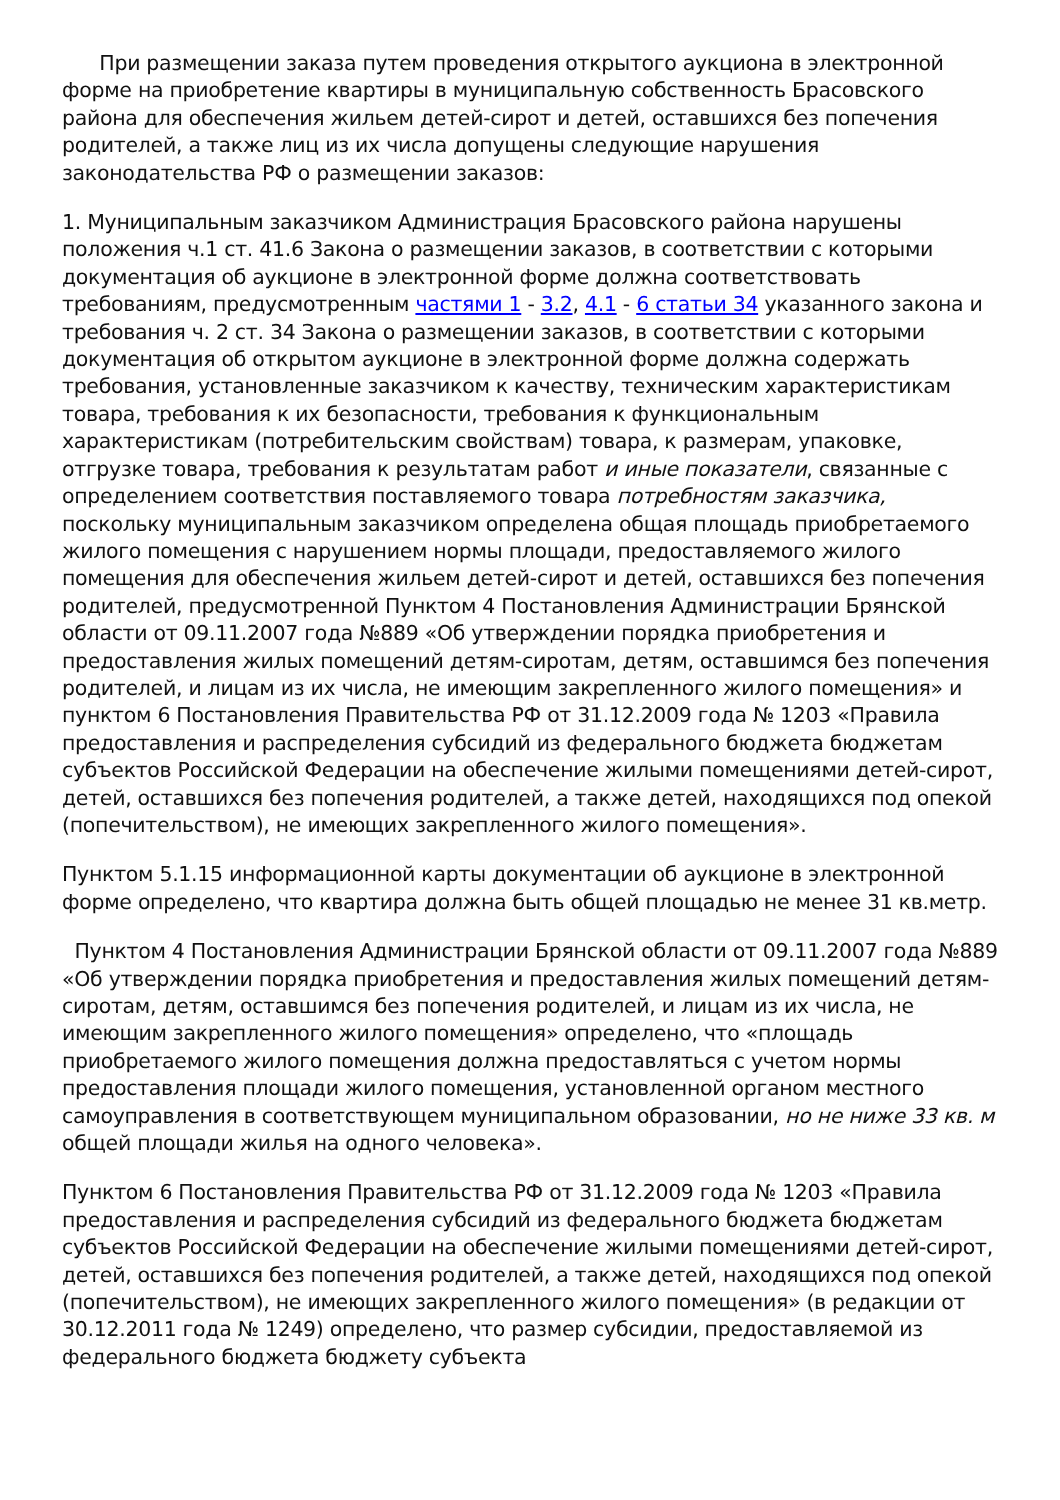При размещении заказа путем проведения открытого аукциона в электронной форме на приобретение квартиры в муниципальную собственность Брасовского района для обеспечения жильем детей-сирот и детей, оставшихся без попечения родителей, а также лиц из их числа допущены следующие нарушения законодательства РФ о размещении заказов:
1. Муниципальным заказчиком Администрация Брасовского района нарушены положения ч.1 ст. 41.6 Закона о размещении заказов, в соответствии с которыми документация об аукционе в электронной форме должна соответствовать требованиям, предусмотренным частями 1 - 3.2, 4.1 - 6 статьи 34 указанного закона и требования ч. 2 ст. 34 Закона о размещении заказов, в соответствии с которыми документация об открытом аукционе в электронной форме должна содержать требования, установленные заказчиком к качеству, техническим характеристикам товара, требования к их безопасности, требования к функциональным характеристикам (потребительским свойствам) товара, к размерам, упаковке, отгрузке товара, требования к результатам работ и иные показатели, связанные с определением соответствия поставляемого товара потребностям заказчика, поскольку муниципальным заказчиком определена общая площадь приобретаемого жилого помещения с нарушением нормы площади, предоставляемого жилого помещения для обеспечения жильем детей-сирот и детей, оставшихся без попечения родителей, предусмотренной Пунктом 4 Постановления Администрации Брянской области от 09.11.2007 года №889 «Об утверждении порядка приобретения и предоставления жилых помещений детям-сиротам, детям, оставшимся без попечения родителей, и лицам из их числа, не имеющим закрепленного жилого помещения» и пунктом 6 Постановления Правительства РФ от 31.12.2009 года № 1203 «Правила предоставления и распределения субсидий из федерального бюджета бюджетам субъектов Российской Федерации на обеспечение жилыми помещениями детей-сирот, детей, оставшихся без попечения родителей, а также детей, находящихся под опекой (попечительством), не имеющих закрепленного жилого помещения».
Пунктом 5.1.15 информационной карты документации об аукционе в электронной форме определено, что квартира должна быть общей площадью не менее 31 кв.метр.
Пунктом 4 Постановления Администрации Брянской области от 09.11.2007 года №889 «Об утверждении порядка приобретения и предоставления жилых помещений детям-сиротам, детям, оставшимся без попечения родителей, и лицам из их числа, не имеющим закрепленного жилого помещения» определено, что «площадь приобретаемого жилого помещения должна предоставляться с учетом нормы предоставления площади жилого помещения, установленной органом местного самоуправления в соответствующем муниципальном образовании, но не ниже 33 кв. м общей площади жилья на одного человека».
Пунктом 6 Постановления Правительства РФ от 31.12.2009 года № 1203 «Правила предоставления и распределения субсидий из федерального бюджета бюджетам субъектов Российской Федерации на обеспечение жилыми помещениями детей-сирот, детей, оставшихся без попечения родителей, а также детей, находящихся под опекой (попечительством), не имеющих закрепленного жилого помещения» (в редакции от 30.12.2011 года № 1249) определено, что размер субсидии, предоставляемой из федерального бюджета бюджету субъекта